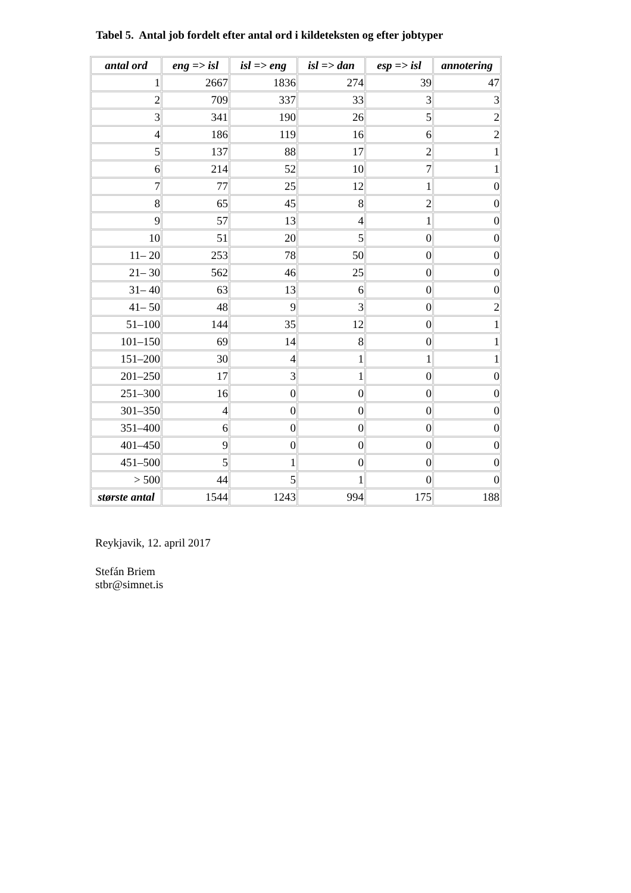Tabel 5. Antal job fordelt efter antal ord i kildeteksten og efter jobtyper
| antal ord | eng => isl | isl => eng | isl => dan | esp => isl | annotering |
| --- | --- | --- | --- | --- | --- |
| 1 | 2667 | 1836 | 274 | 39 | 47 |
| 2 | 709 | 337 | 33 | 3 | 3 |
| 3 | 341 | 190 | 26 | 5 | 2 |
| 4 | 186 | 119 | 16 | 6 | 2 |
| 5 | 137 | 88 | 17 | 2 | 1 |
| 6 | 214 | 52 | 10 | 7 | 1 |
| 7 | 77 | 25 | 12 | 1 | 0 |
| 8 | 65 | 45 | 8 | 2 | 0 |
| 9 | 57 | 13 | 4 | 1 | 0 |
| 10 | 51 | 20 | 5 | 0 | 0 |
| 11– 20 | 253 | 78 | 50 | 0 | 0 |
| 21– 30 | 562 | 46 | 25 | 0 | 0 |
| 31– 40 | 63 | 13 | 6 | 0 | 0 |
| 41– 50 | 48 | 9 | 3 | 0 | 2 |
| 51–100 | 144 | 35 | 12 | 0 | 1 |
| 101–150 | 69 | 14 | 8 | 0 | 1 |
| 151–200 | 30 | 4 | 1 | 1 | 1 |
| 201–250 | 17 | 3 | 1 | 0 | 0 |
| 251–300 | 16 | 0 | 0 | 0 | 0 |
| 301–350 | 4 | 0 | 0 | 0 | 0 |
| 351–400 | 6 | 0 | 0 | 0 | 0 |
| 401–450 | 9 | 0 | 0 | 0 | 0 |
| 451–500 | 5 | 1 | 0 | 0 | 0 |
| > 500 | 44 | 5 | 1 | 0 | 0 |
| største antal | 1544 | 1243 | 994 | 175 | 188 |
Reykjavik, 12. april 2017
Stefán Briem
stbr@simnet.is